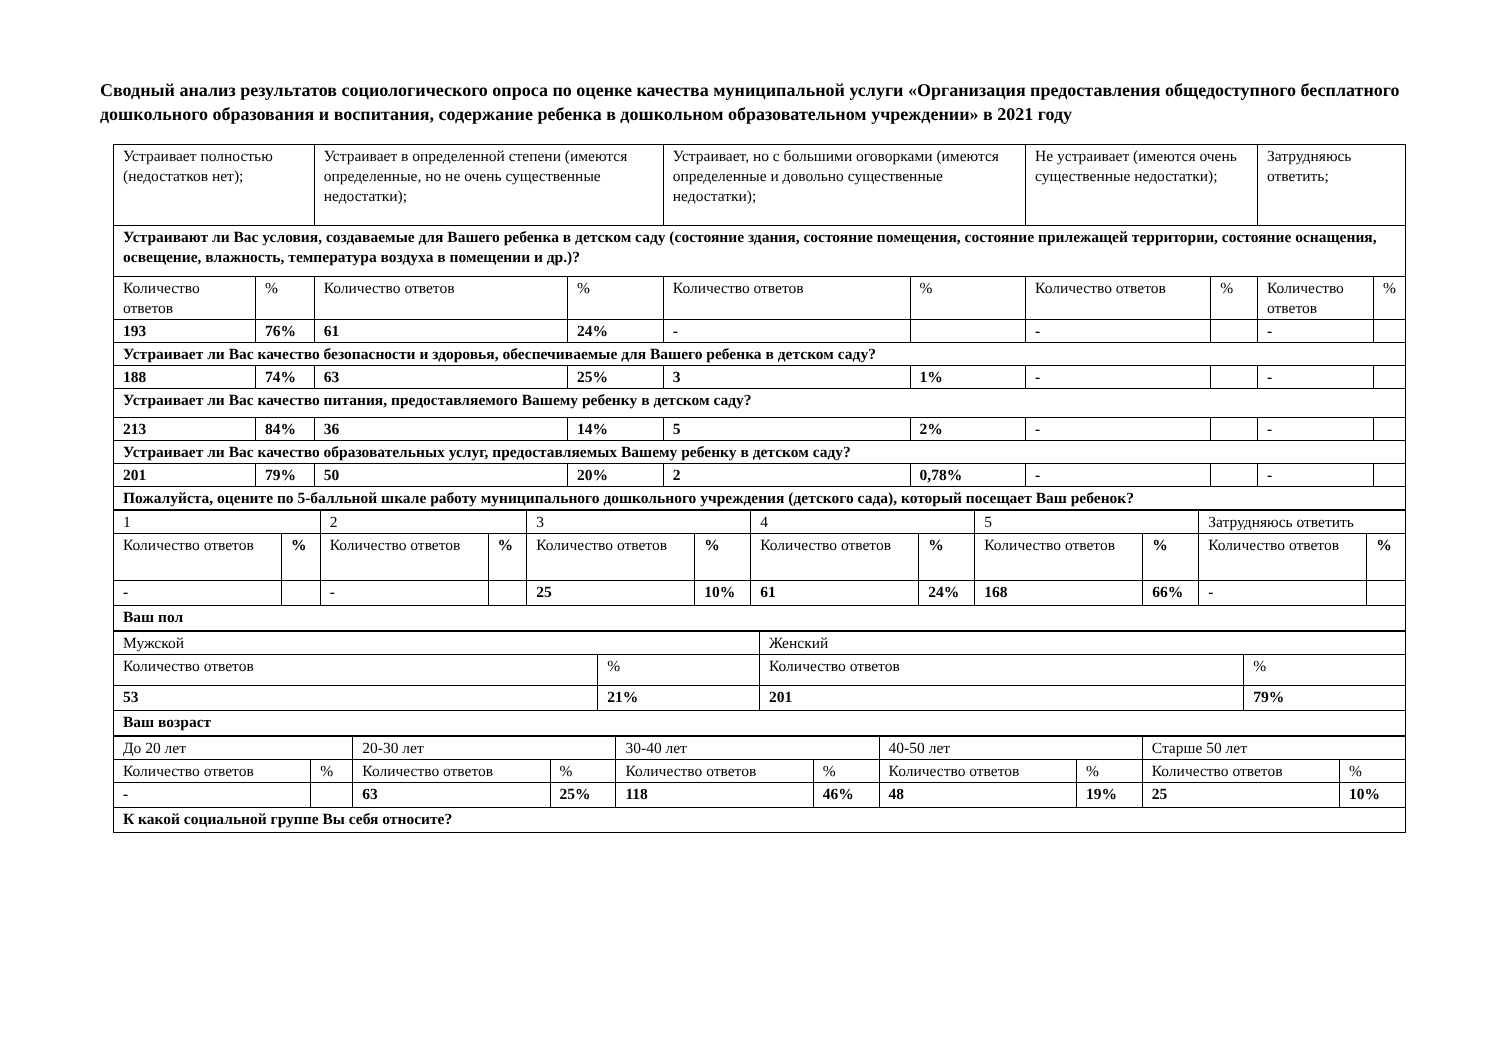Сводный анализ результатов социологического опроса по оценке качества муниципальной услуги «Организация предоставления общедоступного бесплатного дошкольного образования и воспитания, содержание ребенка в дошкольном образовательном учреждении» в 2021 году
| Устраивает полностью (недостатков нет); | | Устраивает в определенной степени (имеются определенные, но не очень существенные недостатки); | | Устраивает, но с большими оговорками (имеются определенные и довольно существенные недостатки); | | Не устраивает (имеются очень существенные недостатки); | | Затрудняюсь ответить; | |
| Устраивают ли Вас условия, создаваемые для Вашего ребенка в детском саду (состояние здания, состояние помещения, состояние прилежащей территории, состояние оснащения, освещение, влажность, температура воздуха в помещении и др.)? | | | | | | | | | |
| Количество ответов | % | Количество ответов | % | Количество ответов | % | Количество ответов | % | Количество ответов | % |
| 193 | 76% | 61 | 24% | - | | - | | - | |
| Устраивает ли Вас качество безопасности и здоровья, обеспечиваемые для Вашего ребенка в детском саду? | | | | | | | | | |
| 188 | 74% | 63 | 25% | 3 | 1% | - | | - | |
| Устраивает ли Вас качество питания, предоставляемого Вашему ребенку в детском саду? | | | | | | | | | |
| 213 | 84% | 36 | 14% | 5 | 2% | - | | - | |
| Устраивает ли Вас качество образовательных услуг, предоставляемых Вашему ребенку в детском саду? | | | | | | | | | |
| 201 | 79% | 50 | 20% | 2 | 0,78% | - | | - | |
| Пожалуйста, оцените по 5-балльной шкале работу муниципального дошкольного учреждения (детского сада), который посещает Ваш ребенок? | | | | | | | | | |
| 1 | | 2 | | 3 | | 4 | | 5 | | Затрудняюсь ответить | |
| Количество ответов | % | Количество ответов | % | Количество ответов | % | Количество ответов | % | Количество ответов | % | Количество ответов | % |
| - | | - | | 25 | 10% | 61 | 24% | 168 | 66% | - | |
| Ваш пол | | | | | | | | | | | |
| Мужской | | Женский | |
| Количество ответов | % | Количество ответов | % |
| 53 | 21% | 201 | 79% |
| Ваш возраст | | | |
| До 20 лет | | 20-30 лет | | 30-40 лет | | 40-50 лет | | Старше 50 лет | |
| Количество ответов | % | Количество ответов | % | Количество ответов | % | Количество ответов | % | Количество ответов | % |
| - | | 63 | 25% | 118 | 46% | 48 | 19% | 25 | 10% |
| К какой социальной группе Вы себя относите? | | | | | | | | | |